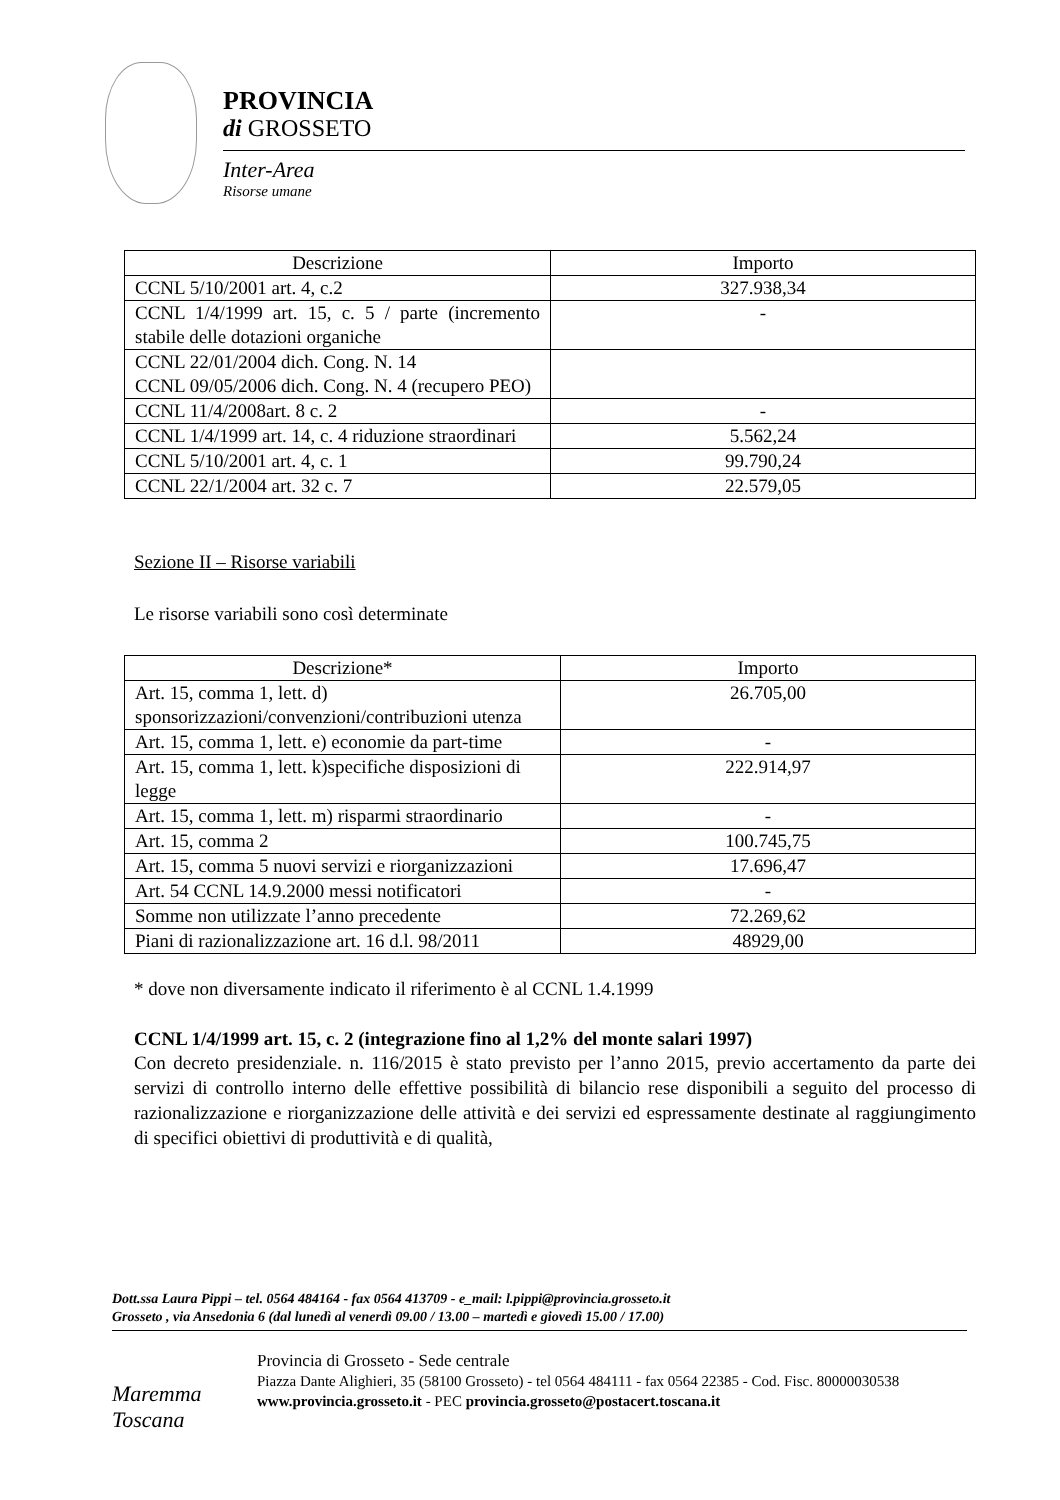PROVINCIA
di GROSSETO
Inter-Area
Risorse umane
| Descrizione | Importo |
| --- | --- |
| CCNL 5/10/2001 art. 4, c.2 | 327.938,34 |
| CCNL 1/4/1999 art. 15, c. 5 / parte (incremento stabile delle dotazioni organiche | - |
| CCNL 22/01/2004 dich. Cong. N. 14 CCNL 09/05/2006 dich. Cong. N. 4 (recupero PEO) | |
| CCNL 11/4/2008art. 8 c. 2 | - |
| CCNL 1/4/1999 art. 14, c. 4 riduzione straordinari | 5.562,24 |
| CCNL 5/10/2001 art. 4, c. 1 | 99.790,24 |
| CCNL 22/1/2004 art. 32 c. 7 | 22.579,05 |
Sezione II – Risorse variabili
Le risorse variabili sono così determinate
| Descrizione* | Importo |
| --- | --- |
| Art. 15, comma 1, lett. d) sponsorizzazioni/convenzioni/contribuzioni utenza | 26.705,00 |
| Art. 15, comma 1, lett. e) economie da part-time | - |
| Art. 15, comma 1, lett. k)specifiche disposizioni di legge | 222.914,97 |
| Art. 15, comma 1, lett. m) risparmi straordinario | - |
| Art. 15, comma 2 | 100.745,75 |
| Art. 15, comma 5 nuovi servizi e riorganizzazioni | 17.696,47 |
| Art. 54 CCNL 14.9.2000 messi notificatori | - |
| Somme non utilizzate l’anno precedente | 72.269,62 |
| Piani di razionalizzazione art. 16 d.l. 98/2011 | 48929,00 |
* dove non diversamente indicato il riferimento è al CCNL 1.4.1999
CCNL 1/4/1999 art. 15, c. 2 (integrazione fino al 1,2% del monte salari 1997)
Con decreto presidenziale. n. 116/2015 è stato previsto per l’anno 2015, previo accertamento da parte dei servizi di controllo interno delle effettive possibilità di bilancio rese disponibili a seguito del processo di razionalizzazione e riorganizzazione delle attività e dei servizi ed espressamente destinate al raggiungimento di specifici obiettivi di produttività e di qualità,
Dott.ssa Laura Pippi – tel. 0564 484164 - fax 0564 413709 - e_mail: l.pippi@provincia.grosseto.it
Grosseto , via Ansedonia 6 (dal lunedì al venerdì 09.00 / 13.00 – martedì e giovedì 15.00 / 17.00)
Maremma
Toscana
Provincia di Grosseto - Sede centrale
Piazza Dante Alighieri, 35 (58100 Grosseto) - tel 0564 484111 - fax 0564 22385 - Cod. Fisc. 80000030538
www.provincia.grosseto.it - PEC provincia.grosseto@postacert.toscana.it